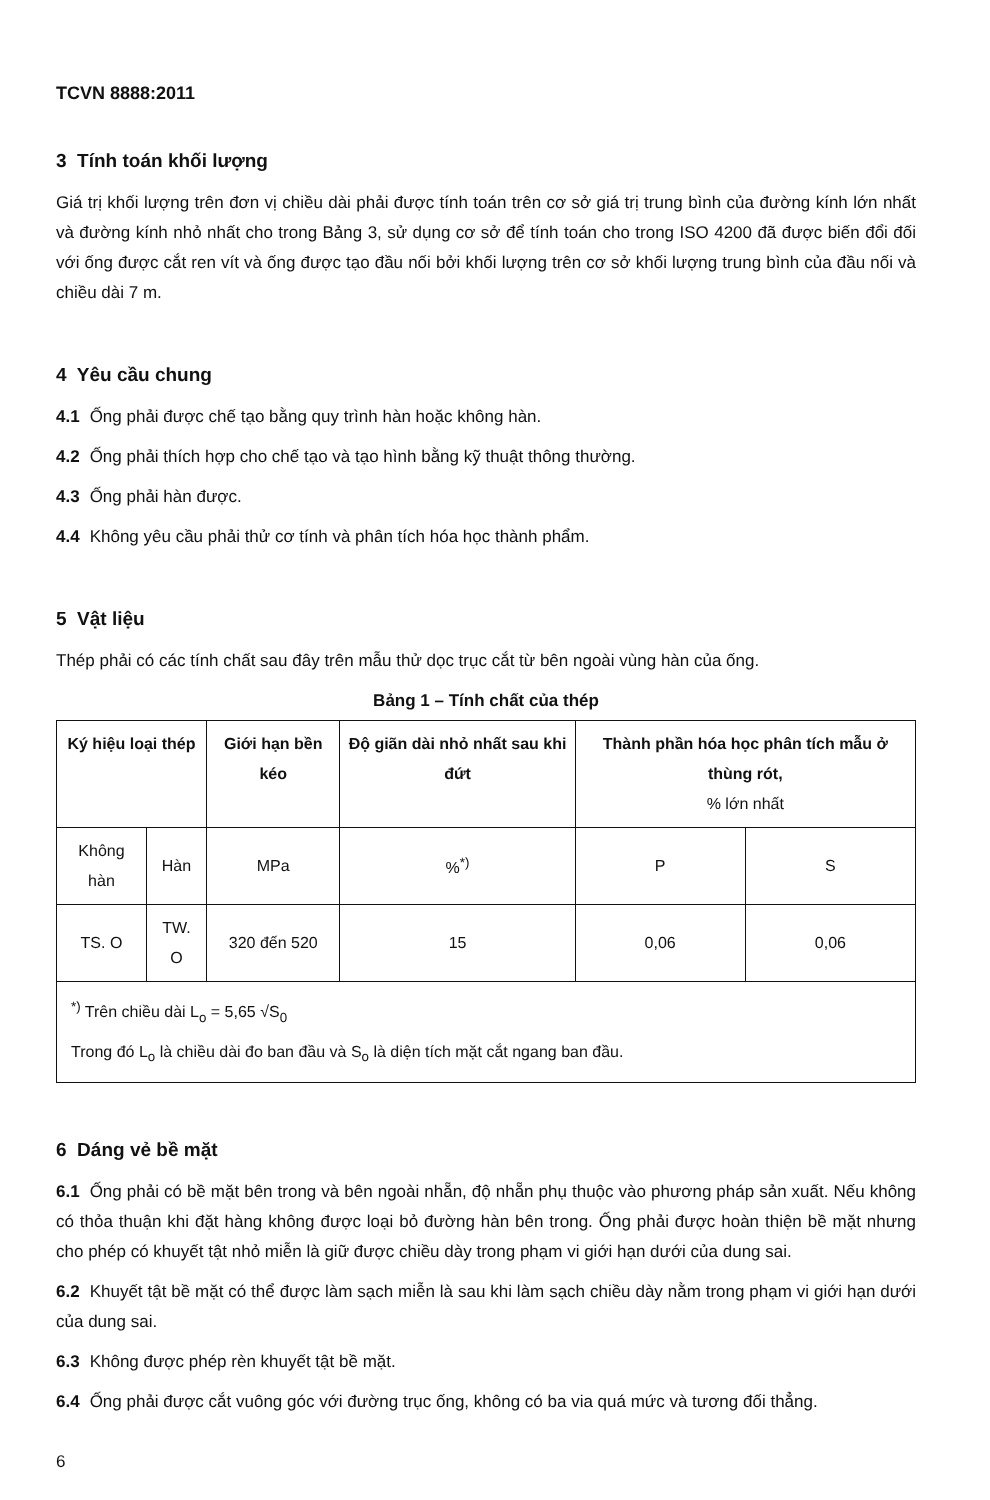TCVN 8888:2011
3 Tính toán khối lượng
Giá trị khối lượng trên đơn vị chiều dài phải được tính toán trên cơ sở giá trị trung bình của đường kính lớn nhất và đường kính nhỏ nhất cho trong Bảng 3, sử dụng cơ sở để tính toán cho trong ISO 4200 đã được biến đổi đối với ống được cắt ren vít và ống được tạo đầu nối bởi khối lượng trên cơ sở khối lượng trung bình của đầu nối và chiều dài 7 m.
4 Yêu cầu chung
4.1 Ống phải được chế tạo bằng quy trình hàn hoặc không hàn.
4.2 Ống phải thích hợp cho chế tạo và tạo hình bằng kỹ thuật thông thường.
4.3 Ống phải hàn được.
4.4 Không yêu cầu phải thử cơ tính và phân tích hóa học thành phẩm.
5 Vật liệu
Thép phải có các tính chất sau đây trên mẫu thử dọc trục cắt từ bên ngoài vùng hàn của ống.
Bảng 1 – Tính chất của thép
| Ký hiệu loại thép | | Giới hạn bền kéo | Độ giãn dài nhỏ nhất sau khi đứt | Thành phần hóa học phân tích mẫu ở thùng rót, % lớn nhất | |
| --- | --- | --- | --- | --- | --- |
| Không hàn | Hàn | MPa | %<sup>*)</sup> | P | S |
| TS. O | TW. O | 320 đến 520 | 15 | 0,06 | 0,06 |
| <sup>*)</sup> Trên chiều dài L<sub>o</sub> = 5,65 √S<sub>0</sub> Trong đó L<sub>o</sub> là chiều dài đo ban đầu và S<sub>o</sub> là diện tích mặt cắt ngang ban đầu. | | | | | |
6 Dáng vẻ bề mặt
6.1 Ống phải có bề mặt bên trong và bên ngoài nhẵn, độ nhẵn phụ thuộc vào phương pháp sản xuất. Nếu không có thỏa thuận khi đặt hàng không được loại bỏ đường hàn bên trong. Ống phải được hoàn thiện bề mặt nhưng cho phép có khuyết tật nhỏ miễn là giữ được chiều dày trong phạm vi giới hạn dưới của dung sai.
6.2 Khuyết tật bề mặt có thể được làm sạch miễn là sau khi làm sạch chiều dày nằm trong phạm vi giới hạn dưới của dung sai.
6.3 Không được phép rèn khuyết tật bề mặt.
6.4 Ống phải được cắt vuông góc với đường trục ống, không có ba via quá mức và tương đối thẳng.
6